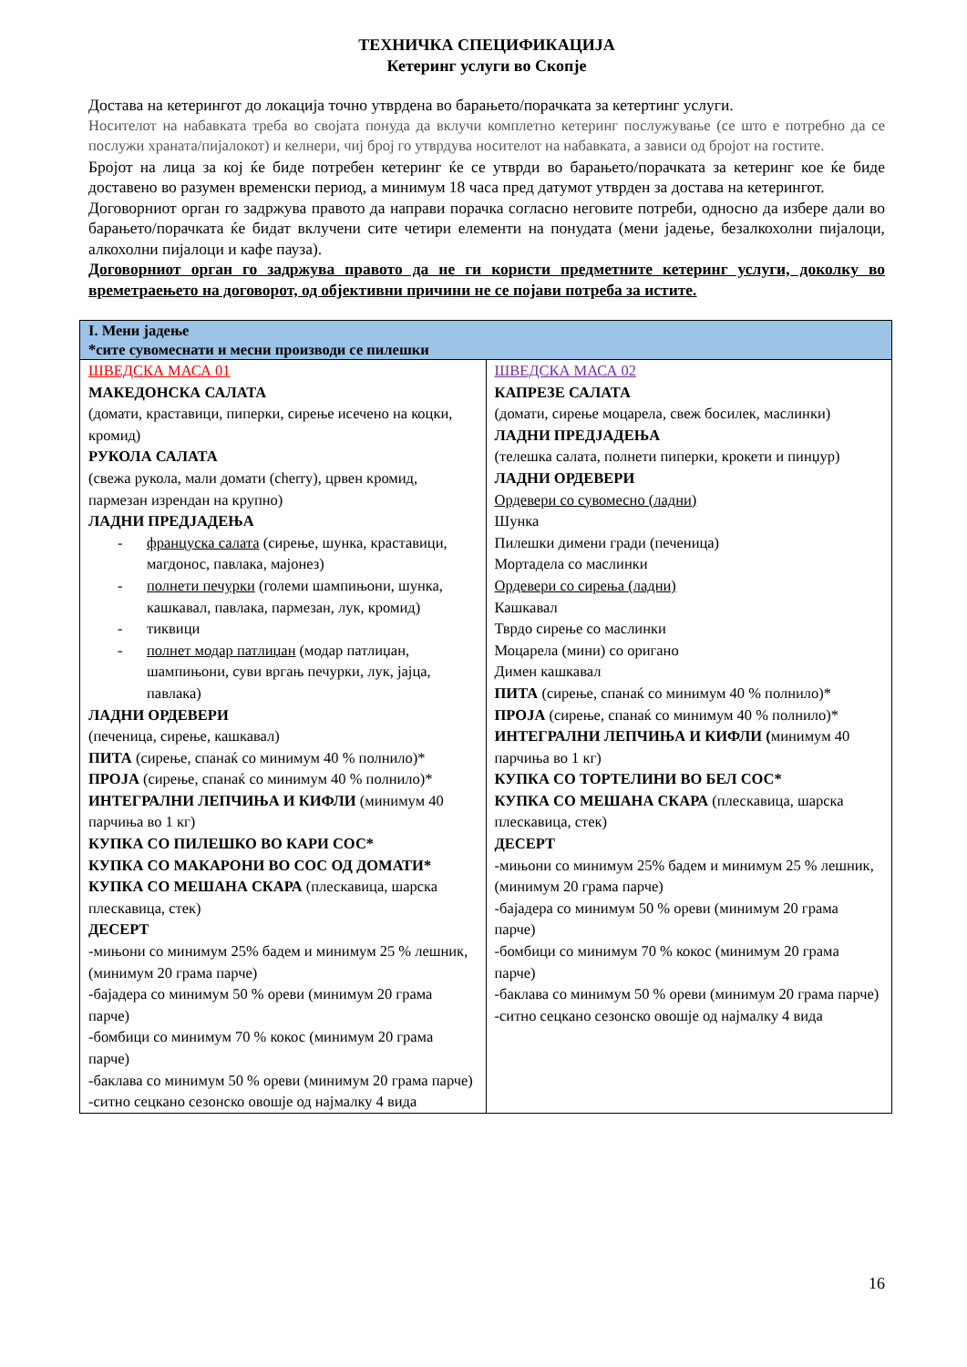ТЕХНИЧКА СПЕЦИФИКАЦИЈА
Кетеринг услуги во Скопје
Достава на кетерингот до локација точно утврдена во барањето/порачката за кетертинг услуги.
Носителот на набавката треба во својата понуда да вклучи комплетно кетеринг послужување (се што е потребно да се послужи храната/пијалокот) и келнери, чиј број го утврдува носителот на набавката, а зависи од бројот на гостите.
Бројот на лица за кој ќе биде потребен кетеринг ќе се утврди во барањето/порачката за кетеринг кое ќе биде доставено во разумен временски период, а минимум 18 часа пред датумот утврден за достава на кетерингот.
Договорниот орган го задржува правото да направи порачка согласно неговите потреби, односно да избере дали во барањето/порачката ќе бидат вклучени сите четири елементи на понудата (мени јадење, безалкохолни пијалоци, алкохолни пијалоци и кафе пауза).
Договорниот орган го задржува правото да не ги користи предметните кетеринг услуги, доколку во времетраењето на договорот, од објективни причини не се појави потреба за истите.
| I. Мени јадење *сите сувомеснати и месни производи се пилешки | |
| ШВЕДСКА МАСА 01 МАКЕДОНСКА САЛАТА (домати, краставици, пиперки, сирење исечено на коцки, кромид) РУКОЛА САЛАТА (свежа рукола, мали домати (cherry), црвен кромид, пармезан изрендан на крупно) ЛАДНИ ПРЕДЈАДЕЊА - француска салата (сирење, шунка, краставици, магдонос, павлака, мајонез) - полнети печурки (големи шампињони, шунка, кашкавал, павлака, пармезан, лук, кромид) - тиквици - полнет модар патлиџан (модар патлиџан, шампињони, суви вргањ печурки, лук, јајца, павлака) ЛАДНИ ОРДЕВЕРИ (печеница, сирење, кашкавал) ПИТА (сирење, спанаќ со минимум 40 % полнило)* ПРОЈА (сирење, спанаќ со минимум 40 % полнило)* ИНТЕГРАЛНИ ЛЕПЧИЊА И КИФЛИ (минимум 40 парчиња во 1 кг) КУПКА СО ПИЛЕШКО ВО КАРИ СОС* КУПКА СО МАКАРОНИ ВО СОС ОД ДОМАТИ* КУПКА СО МЕШАНА СКАРА (плескавица, шарска плескавица, стек) ДЕСЕРТ -мињони со минимум 25% бадем и минимум 25 % лешник, (минимум 20 грама парче) -бајадера со минимум 50 % ореви (минимум 20 грама парче) -бомбици со минимум 70 % кокос (минимум 20 грама парче) -баклава со минимум 50 % ореви (минимум 20 грама парче) -ситно сецкано сезонско овошје од најмалку 4 вида | ШВЕДСКА МАСА 02 КАПРЕЗЕ САЛАТА (домати, сирење моцарела, свеж босилек, маслинки) ЛАДНИ ПРЕДЈАДЕЊА (телешка салата, полнети пиперки, крокети и пинџур) ЛАДНИ ОРДЕВЕРИ Ордевери со сувомесно (ладни) Шунка Пилешки димени гради (печеница) Мортадела со маслинки Ордевери со сирења (ладни) Кашкавал Тврдо сирење со маслинки Моцарела (мини) со оригано Димен кашкавал ПИТА (сирење, спанаќ со минимум 40 % полнило)* ПРОЈА (сирење, спанаќ со минимум 40 % полнило)* ИНТЕГРАЛНИ ЛЕПЧИЊА И КИФЛИ ( минимум 40 парчиња во 1 кг) КУПКА СО ТОРТЕЛИНИ ВО БЕЛ СОС* КУПКА СО МЕШАНА СКАРА (плескавица, шарска плескавица, стек) ДЕСЕРТ -мињони со минимум 25% бадем и минимум 25 % лешник, (минимум 20 грама парче) -бајадера со минимум 50 % ореви (минимум 20 грама парче) -бомбици со минимум 70 % кокос (минимум 20 грама парче) -баклава со минимум 50 % ореви (минимум 20 грама парче) -ситно сецкано сезонско овошје од најмалку 4 вида |
16